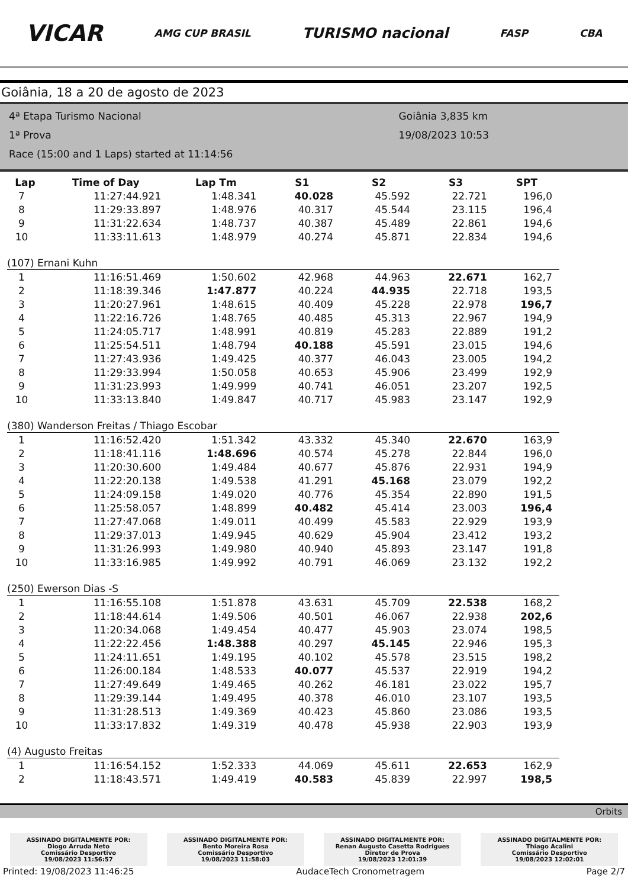VICAR AMG CUP BRASIL TURISMO nacional FASP CBA
Goiânia, 18 a 20 de agosto de 2023
4ª Etapa Turismo Nacional
1ª Prova
Race (15:00 and 1 Laps) started at 11:14:56
Goiânia 3,835 km
19/08/2023 10:53
| Lap | Time of Day | Lap Tm | S1 | S2 | S3 | SPT |
| --- | --- | --- | --- | --- | --- | --- |
| 7 | 11:27:44.921 | 1:48.341 | 40.028 | 45.592 | 22.721 | 196,0 |
| 8 | 11:29:33.897 | 1:48.976 | 40.317 | 45.544 | 23.115 | 196,4 |
| 9 | 11:31:22.634 | 1:48.737 | 40.387 | 45.489 | 22.861 | 194,6 |
| 10 | 11:33:11.613 | 1:48.979 | 40.274 | 45.871 | 22.834 | 194,6 |
| (107) Ernani Kuhn | | | | | | |
| 1 | 11:16:51.469 | 1:50.602 | 42.968 | 44.963 | 22.671 | 162,7 |
| 2 | 11:18:39.346 | 1:47.877 | 40.224 | 44.935 | 22.718 | 193,5 |
| 3 | 11:20:27.961 | 1:48.615 | 40.409 | 45.228 | 22.978 | 196,7 |
| 4 | 11:22:16.726 | 1:48.765 | 40.485 | 45.313 | 22.967 | 194,9 |
| 5 | 11:24:05.717 | 1:48.991 | 40.819 | 45.283 | 22.889 | 191,2 |
| 6 | 11:25:54.511 | 1:48.794 | 40.188 | 45.591 | 23.015 | 194,6 |
| 7 | 11:27:43.936 | 1:49.425 | 40.377 | 46.043 | 23.005 | 194,2 |
| 8 | 11:29:33.994 | 1:50.058 | 40.653 | 45.906 | 23.499 | 192,9 |
| 9 | 11:31:23.993 | 1:49.999 | 40.741 | 46.051 | 23.207 | 192,5 |
| 10 | 11:33:13.840 | 1:49.847 | 40.717 | 45.983 | 23.147 | 192,9 |
| (380) Wanderson Freitas / Thiago Escobar | | | | | | |
| 1 | 11:16:52.420 | 1:51.342 | 43.332 | 45.340 | 22.670 | 163,9 |
| 2 | 11:18:41.116 | 1:48.696 | 40.574 | 45.278 | 22.844 | 196,0 |
| 3 | 11:20:30.600 | 1:49.484 | 40.677 | 45.876 | 22.931 | 194,9 |
| 4 | 11:22:20.138 | 1:49.538 | 41.291 | 45.168 | 23.079 | 192,2 |
| 5 | 11:24:09.158 | 1:49.020 | 40.776 | 45.354 | 22.890 | 191,5 |
| 6 | 11:25:58.057 | 1:48.899 | 40.482 | 45.414 | 23.003 | 196,4 |
| 7 | 11:27:47.068 | 1:49.011 | 40.499 | 45.583 | 22.929 | 193,9 |
| 8 | 11:29:37.013 | 1:49.945 | 40.629 | 45.904 | 23.412 | 193,2 |
| 9 | 11:31:26.993 | 1:49.980 | 40.940 | 45.893 | 23.147 | 191,8 |
| 10 | 11:33:16.985 | 1:49.992 | 40.791 | 46.069 | 23.132 | 192,2 |
| (250) Ewerson Dias -S | | | | | | |
| 1 | 11:16:55.108 | 1:51.878 | 43.631 | 45.709 | 22.538 | 168,2 |
| 2 | 11:18:44.614 | 1:49.506 | 40.501 | 46.067 | 22.938 | 202,6 |
| 3 | 11:20:34.068 | 1:49.454 | 40.477 | 45.903 | 23.074 | 198,5 |
| 4 | 11:22:22.456 | 1:48.388 | 40.297 | 45.145 | 22.946 | 195,3 |
| 5 | 11:24:11.651 | 1:49.195 | 40.102 | 45.578 | 23.515 | 198,2 |
| 6 | 11:26:00.184 | 1:48.533 | 40.077 | 45.537 | 22.919 | 194,2 |
| 7 | 11:27:49.649 | 1:49.465 | 40.262 | 46.181 | 23.022 | 195,7 |
| 8 | 11:29:39.144 | 1:49.495 | 40.378 | 46.010 | 23.107 | 193,5 |
| 9 | 11:31:28.513 | 1:49.369 | 40.423 | 45.860 | 23.086 | 193,5 |
| 10 | 11:33:17.832 | 1:49.319 | 40.478 | 45.938 | 22.903 | 193,9 |
| (4) Augusto Freitas | | | | | | |
| 1 | 11:16:54.152 | 1:52.333 | 44.069 | 45.611 | 22.653 | 162,9 |
| 2 | 11:18:43.571 | 1:49.419 | 40.583 | 45.839 | 22.997 | 198,5 |
Orbits
ASSINADO DIGITALMENTE POR:
Diogo Arruda Neto
Comissário Desportivo
19/08/2023 11:56:57
ASSINADO DIGITALMENTE POR:
Bento Moreira Rosa
Comissário Desportivo
19/08/2023 11:58:03
ASSINADO DIGITALMENTE POR:
Renan Augusto Casetta Rodrigues
Diretor de Prova
19/08/2023 12:01:39
ASSINADO DIGITALMENTE POR:
Thiago Acalini
Comissário Desportivo
19/08/2023 12:02:01
Printed: 19/08/2023 11:46:25 AudaceTech Cronometragem Page 2/7